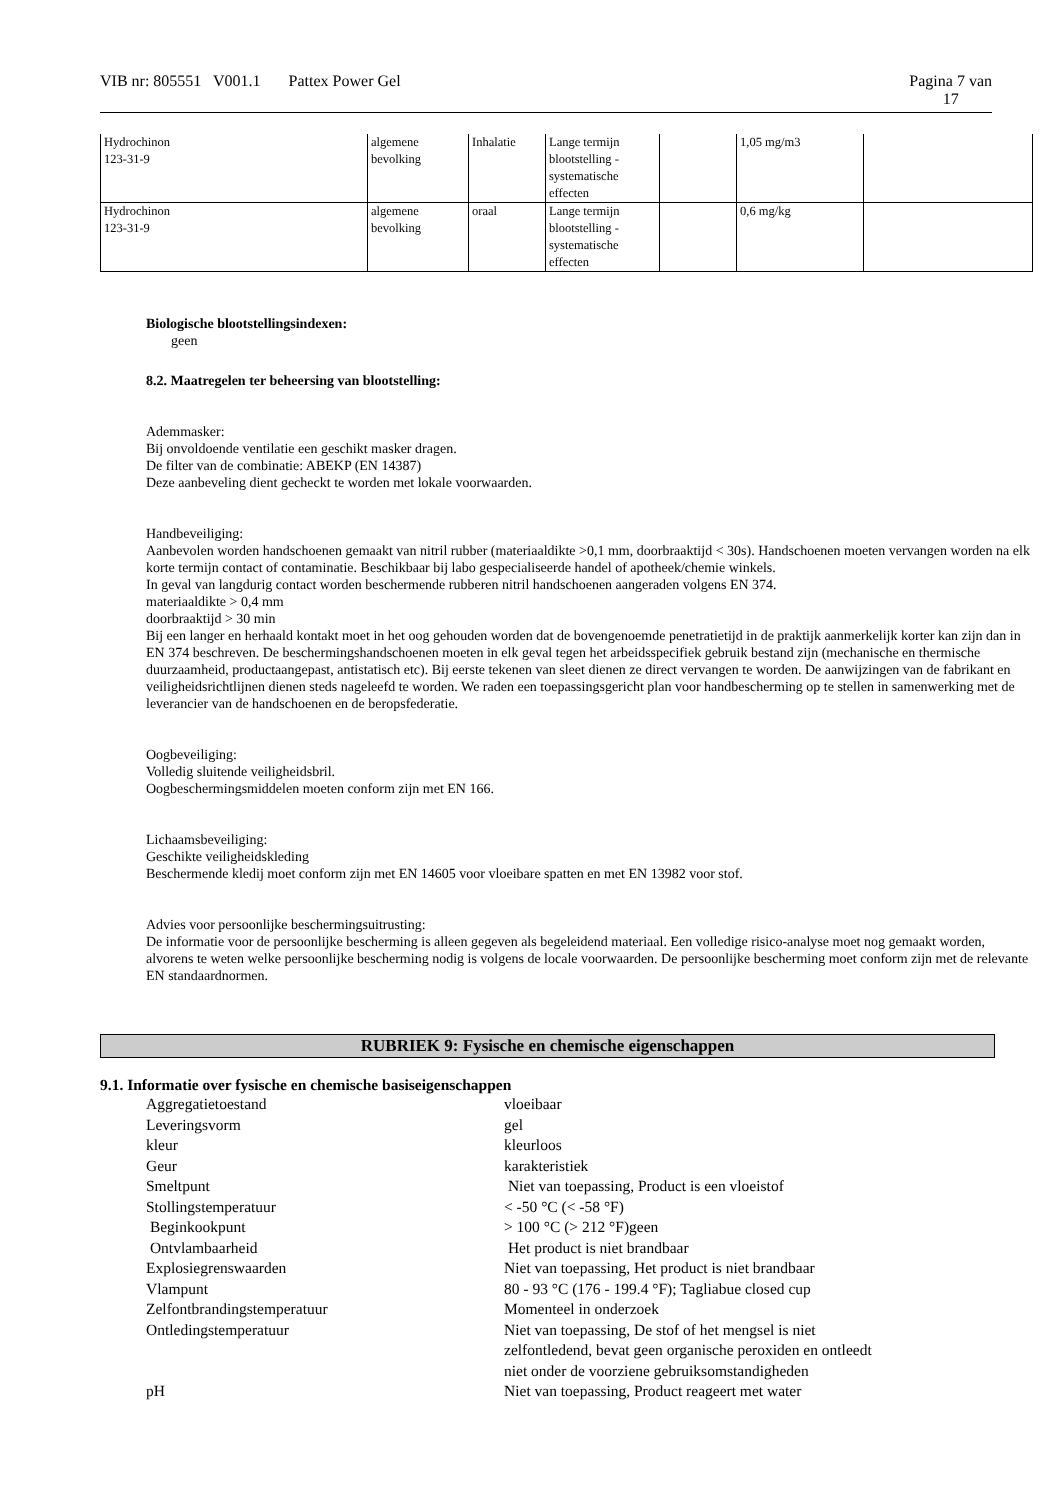VIB nr: 805551 V001.1 Pattex Power Gel Pagina 7 van
17
| Hydrochinon 123-31-9 | algemene bevolking | Inhalatie | Lange termijn blootstelling - systematische effecten | | 1,05 mg/m3 | |
| Hydrochinon 123-31-9 | algemene bevolking | oraal | Lange termijn blootstelling - systematische effecten | | 0,6 mg/kg | |
Biologische blootstellingsindexen:
geen
8.2. Maatregelen ter beheersing van blootstelling:
Ademmasker:
Bij onvoldoende ventilatie een geschikt masker dragen.
De filter van de combinatie: ABEKP (EN 14387)
Deze aanbeveling dient gecheckt te worden met lokale voorwaarden.
Handbeveiliging:
Aanbevolen worden handschoenen gemaakt van nitril rubber (materiaaldikte >0,1 mm, doorbraaktijd < 30s). Handschoenen moeten vervangen worden na elk korte termijn contact of contaminatie. Beschikbaar bij labo gespecialiseerde handel of apotheek/chemie winkels.
In geval van langdurig contact worden beschermende rubberen nitril handschoenen aangeraden volgens EN 374.
materiaaldikte > 0,4 mm
doorbraaktijd > 30 min
Bij een langer en herhaald kontakt moet in het oog gehouden worden dat de bovengenoemde penetratietijd in de praktijk aanmerkelijk korter kan zijn dan in EN 374 beschreven. De beschermingshandschoenen moeten in elk geval tegen het arbeidsspecifiek gebruik bestand zijn (mechanische en thermische duurzaamheid, productaangepast, antistatisch etc). Bij eerste tekenen van sleet dienen ze direct vervangen te worden. De aanwijzingen van de fabrikant en veiligheidsrichtlijnen dienen steds nageleefd te worden. We raden een toepassingsgericht plan voor handbescherming op te stellen in samenwerking met de leverancier van de handschoenen en de beropsfederatie.
Oogbeveiliging:
Volledig sluitende veiligheidsbril.
Oogbeschermingsmiddelen moeten conform zijn met EN 166.
Lichaamsbeveiliging:
Geschikte veiligheidskleding
Beschermende kledij moet conform zijn met EN 14605 voor vloeibare spatten en met EN 13982 voor stof.
Advies voor persoonlijke beschermingsuitrusting:
De informatie voor de persoonlijke bescherming is alleen gegeven als begeleidend materiaal. Een volledige risico-analyse moet nog gemaakt worden, alvorens te weten welke persoonlijke bescherming nodig is volgens de locale voorwaarden. De persoonlijke bescherming moet conform zijn met de relevante EN standaardnormen.
RUBRIEK 9: Fysische en chemische eigenschappen
9.1. Informatie over fysische en chemische basiseigenschappen
| Aggregatietoestand | vloeibaar |
| Leveringsvorm | gel |
| kleur | kleurloos |
| Geur | karakteristiek |
| Smeltpunt | Niet van toepassing, Product is een vloeistof |
| Stollingstemperatuur | < -50 °C (< -58 °F) |
| Beginkookpunt | > 100 °C (> 212 °F)geen |
| Ontvlambaarheid | Het product is niet brandbaar |
| Explosiegrenswaarden | Niet van toepassing, Het product is niet brandbaar |
| Vlampunt | 80 - 93 °C (176 - 199.4 °F); Tagliabue closed cup |
| Zelfontbrandingstemperatuur | Momenteel in onderzoek |
| Ontledingstemperatuur | Niet van toepassing, De stof of het mengsel is niet zelfontledend, bevat geen organische peroxiden en ontleedt niet onder de voorziene gebruiksomstandigheden |
| pH | Niet van toepassing, Product reageert met water |